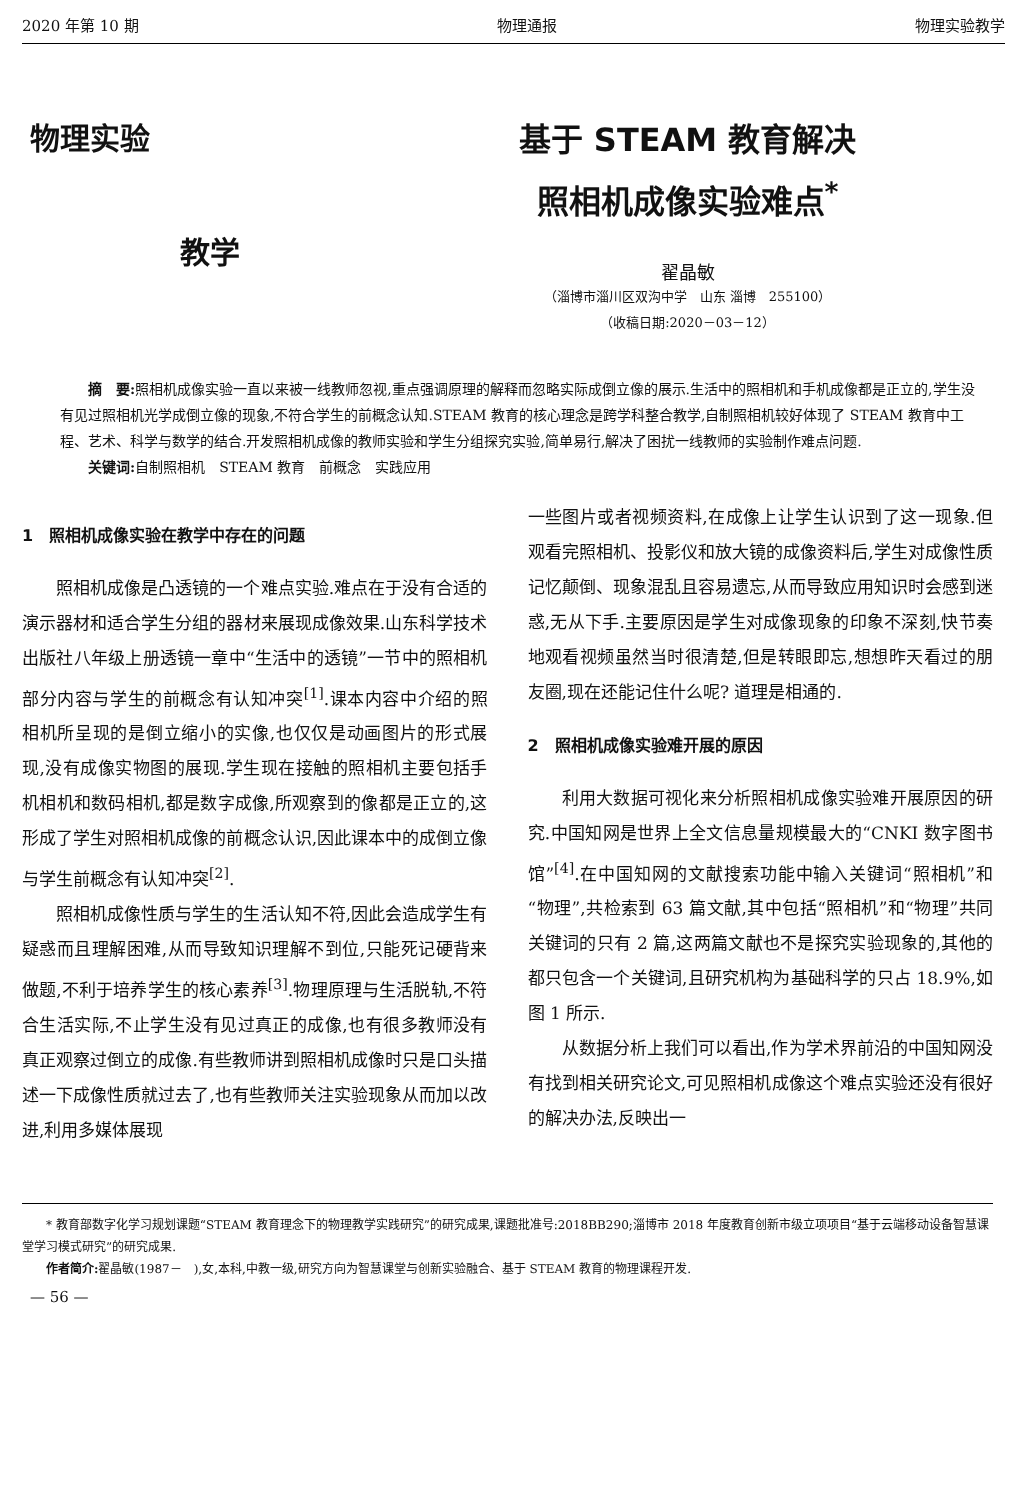2020 年第 10 期 物理通报 物理实验教学
物理实验
教学
基于 STEAM 教育解决
照相机成像实验难点<sup>*</sup>
翟晶敏
（淄博市淄川区双沟中学　山东 淄博　255100）
（收稿日期:2020－03－12）
摘　要: 照相机成像实验一直以来被一线教师忽视,重点强调原理的解释而忽略实际成倒立像的展示.生活中的照相机和手机成像都是正立的,学生没有见过照相机光学成倒立像的现象,不符合学生的前概念认知.STEAM 教育的核心理念是跨学科整合教学,自制照相机较好体现了 STEAM 教育中工程、艺术、科学与数学的结合.开发照相机成像的教师实验和学生分组探究实验,简单易行,解决了困扰一线教师的实验制作难点问题.
关键词: 自制照相机　STEAM 教育　前概念　实践应用
1　照相机成像实验在教学中存在的问题
照相机成像是凸透镜的一个难点实验.难点在于没有合适的演示器材和适合学生分组的器材来展现成像效果.山东科学技术出版社八年级上册透镜一章中“生活中的透镜”一节中的照相机部分内容与学生的前概念有认知冲突<sup>[1]</sup>.课本内容中介绍的照相机所呈现的是倒立缩小的实像,也仅仅是动画图片的形式展现,没有成像实物图的展现.学生现在接触的照相机主要包括手机相机和数码相机,都是数字成像,所观察到的像都是正立的,这形成了学生对照相机成像的前概念认识,因此课本中的成倒立像与学生前概念有认知冲突<sup>[2]</sup>.
照相机成像性质与学生的生活认知不符,因此会造成学生有疑惑而且理解困难,从而导致知识理解不到位,只能死记硬背来做题,不利于培养学生的核心素养<sup>[3]</sup>.物理原理与生活脱轨,不符合生活实际,不止学生没有见过真正的成像,也有很多教师没有真正观察过倒立的成像.有些教师讲到照相机成像时只是口头描述一下成像性质就过去了,也有些教师关注实验现象从而加以改进,利用多媒体展现
一些图片或者视频资料,在成像上让学生认识到了这一现象.但观看完照相机、投影仪和放大镜的成像资料后,学生对成像性质记忆颠倒、现象混乱且容易遗忘,从而导致应用知识时会感到迷惑,无从下手.主要原因是学生对成像现象的印象不深刻,快节奏地观看视频虽然当时很清楚,但是转眼即忘,想想昨天看过的朋友圈,现在还能记住什么呢? 道理是相通的.
2　照相机成像实验难开展的原因
利用大数据可视化来分析照相机成像实验难开展原因的研究.中国知网是世界上全文信息量规模最大的“CNKI 数字图书馆”<sup>[4]</sup>.在中国知网的文献搜索功能中输入关键词“照相机”和“物理”,共检索到 63 篇文献,其中包括“照相机”和“物理”共同关键词的只有 2 篇,这两篇文献也不是探究实验现象的,其他的都只包含一个关键词,且研究机构为基础科学的只占 18.9%,如图 1 所示.
从数据分析上我们可以看出,作为学术界前沿的中国知网没有找到相关研究论文,可见照相机成像这个难点实验还没有很好的解决办法,反映出一
* 教育部数字化学习规划课题“STEAM 教育理念下的物理教学实践研究”的研究成果,课题批准号:2018BB290;淄博市 2018 年度教育创新市级立项项目“基于云端移动设备智慧课堂学习模式研究”的研究成果.
作者简介: 翟晶敏(1987－　),女,本科,中教一级,研究方向为智慧课堂与创新实验融合、基于 STEAM 教育的物理课程开发.
— 56 —